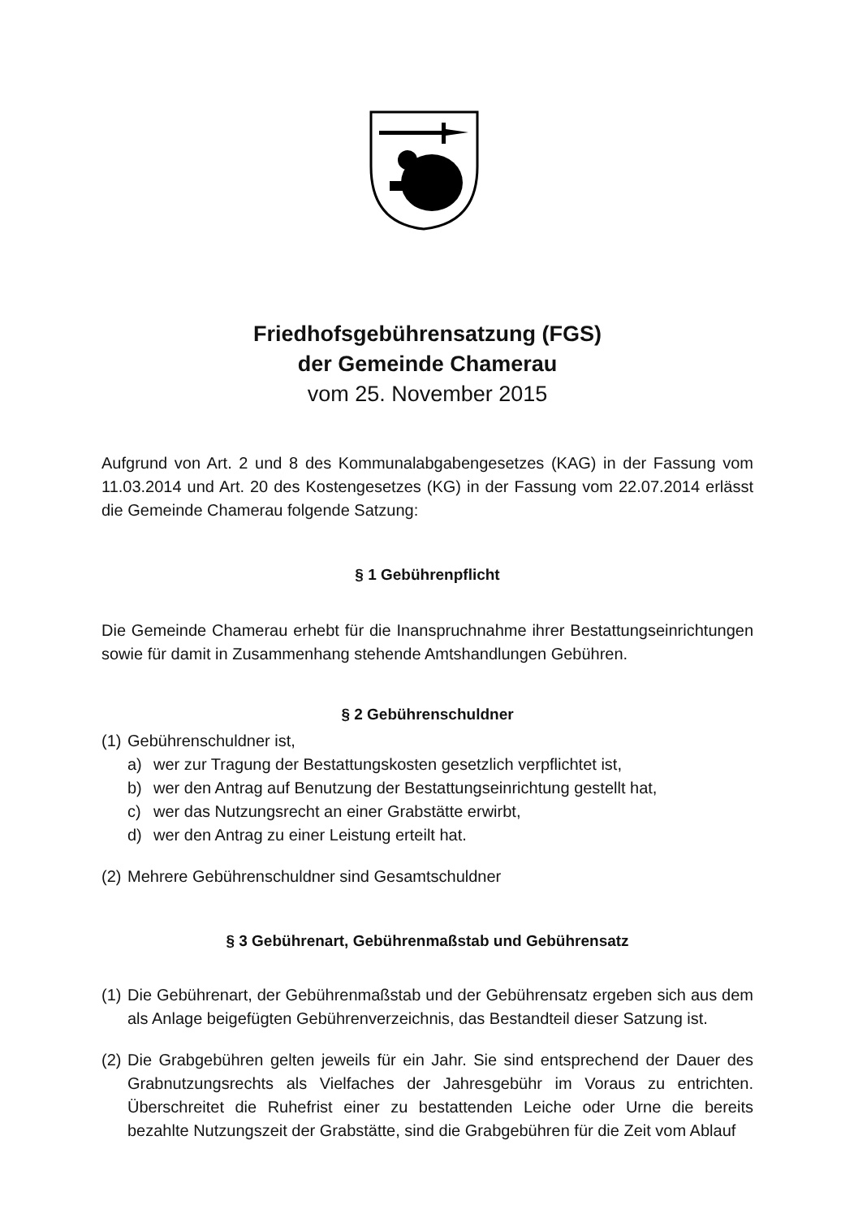Friedhofsgebührensatzung (FGS)
der Gemeinde Chamerau
vom 25. November 2015
Aufgrund von Art. 2 und 8 des Kommunalabgabengesetzes (KAG) in der Fassung vom 11.03.2014 und Art. 20 des Kostengesetzes (KG) in der Fassung vom 22.07.2014 erlässt die Gemeinde Chamerau folgende Satzung:
§ 1 Gebührenpflicht
Die Gemeinde Chamerau erhebt für die Inanspruchnahme ihrer Bestattungseinrichtungen sowie für damit in Zusammenhang stehende Amtshandlungen Gebühren.
§ 2 Gebührenschuldner
(1) Gebührenschuldner ist,
a) wer zur Tragung der Bestattungskosten gesetzlich verpflichtet ist,
b) wer den Antrag auf Benutzung der Bestattungseinrichtung gestellt hat,
c) wer das Nutzungsrecht an einer Grabstätte erwirbt,
d) wer den Antrag zu einer Leistung erteilt hat.
(2) Mehrere Gebührenschuldner sind Gesamtschuldner
§ 3 Gebührenart, Gebührenmaßstab und Gebührensatz
(1) Die Gebührenart, der Gebührenmaßstab und der Gebührensatz ergeben sich aus dem als Anlage beigefügten Gebührenverzeichnis, das Bestandteil dieser Satzung ist.
(2) Die Grabgebühren gelten jeweils für ein Jahr. Sie sind entsprechend der Dauer des Grabnutzungsrechts als Vielfaches der Jahresgebühr im Voraus zu entrichten. Überschreitet die Ruhefrist einer zu bestattenden Leiche oder Urne die bereits bezahlte Nutzungszeit der Grabstätte, sind die Grabgebühren für die Zeit vom Ablauf